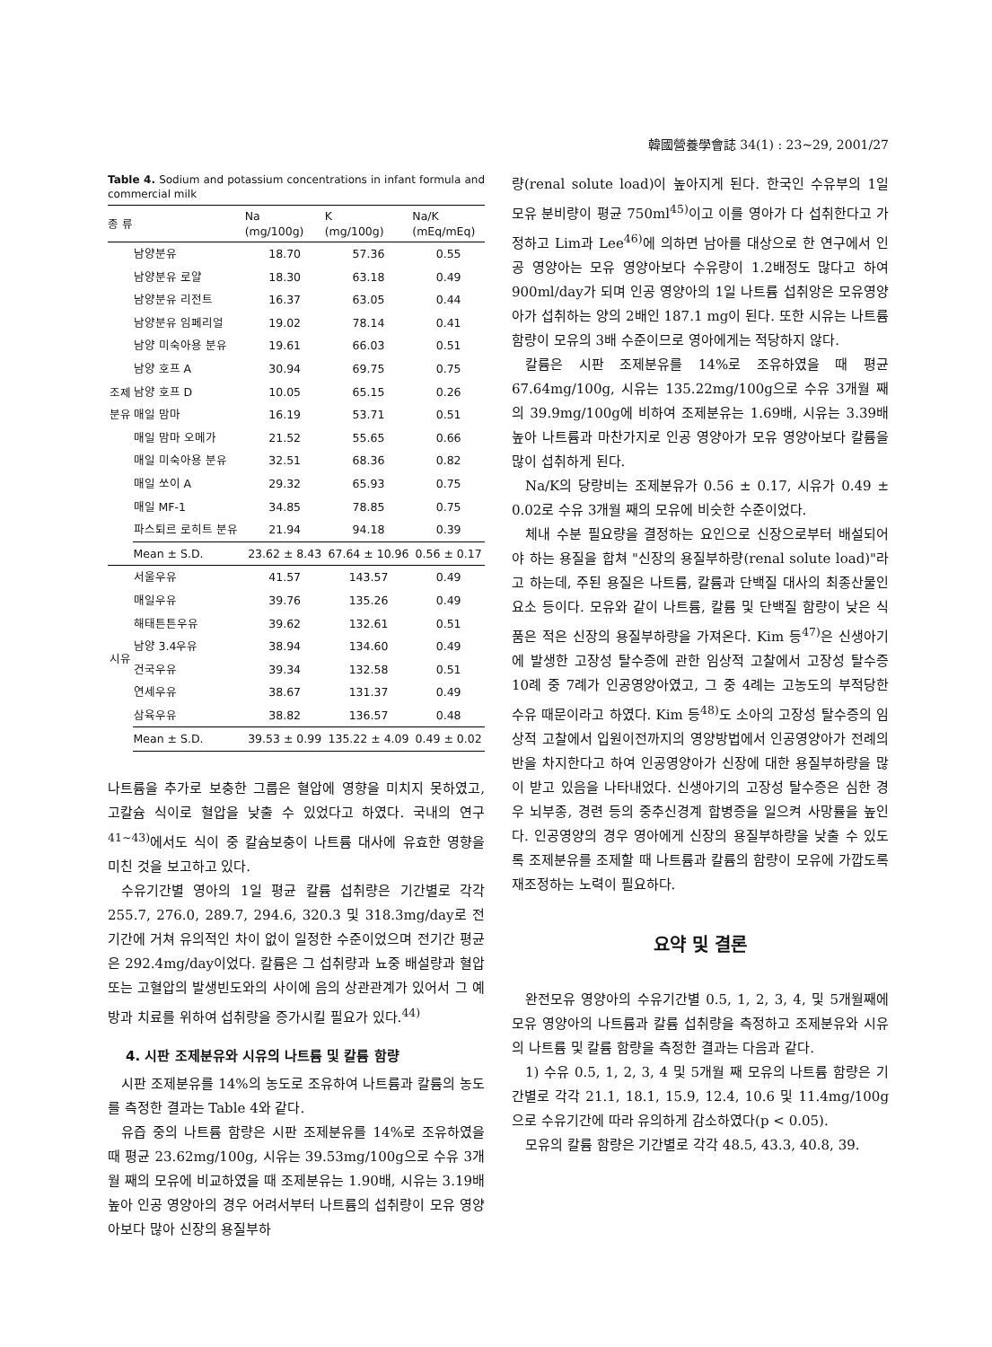韓國營養學會誌 34(1) : 23~29, 2001/27
Table 4. Sodium and potassium concentrations in infant formula and commercial milk
| 종 류 | | Na (mg/100g) | K (mg/100g) | Na/K (mEq/mEq) |
| --- | --- | --- | --- | --- |
| 조제 분유 | 남양분유 | 18.70 | 57.36 | 0.55 |
| | 남양분유 로얄 | 18.30 | 63.18 | 0.49 |
| | 남양분유 리전트 | 16.37 | 63.05 | 0.44 |
| | 남양분유 임페리얼 | 19.02 | 78.14 | 0.41 |
| | 남양 미숙아용 분유 | 19.61 | 66.03 | 0.51 |
| | 남양 호프 A | 30.94 | 69.75 | 0.75 |
| | 남양 호프 D | 10.05 | 65.15 | 0.26 |
| | 매일 맘마 | 16.19 | 53.71 | 0.51 |
| | 매일 맘마 오메가 | 21.52 | 55.65 | 0.66 |
| | 매일 미숙아용 분유 | 32.51 | 68.36 | 0.82 |
| | 매일 쏘이 A | 29.32 | 65.93 | 0.75 |
| | 매일 MF-1 | 34.85 | 78.85 | 0.75 |
| | 파스퇴르 로히트 분유 | 21.94 | 94.18 | 0.39 |
| | Mean ± S.D. | 23.62 ± 8.43 | 67.64 ± 10.96 | 0.56 ± 0.17 |
| 시유 | 서울우유 | 41.57 | 143.57 | 0.49 |
| | 매일우유 | 39.76 | 135.26 | 0.49 |
| | 해태튼튼우유 | 39.62 | 132.61 | 0.51 |
| | 남양 3.4우유 | 38.94 | 134.60 | 0.49 |
| | 건국우유 | 39.34 | 132.58 | 0.51 |
| | 연세우유 | 38.67 | 131.37 | 0.49 |
| | 삼육우유 | 38.82 | 136.57 | 0.48 |
| | Mean ± S.D. | 39.53 ± 0.99 | 135.22 ± 4.09 | 0.49 ± 0.02 |
나트륨을 추가로 보충한 그룹은 혈압에 영향을 미치지 못하였고, 고칼슘 식이로 혈압을 낮출 수 있었다고 하였다. 국내의 연구<sup>41~43)</sup>에서도 식이 중 칼슘보충이 나트륨 대사에 유효한 영향을 미친 것을 보고하고 있다.
수유기간별 영아의 1일 평균 칼륨 섭취량은 기간별로 각각 255.7, 276.0, 289.7, 294.6, 320.3 및 318.3mg/day로 전기간에 거쳐 유의적인 차이 없이 일정한 수준이었으며 전기간 평균은 292.4mg/day이었다. 칼륨은 그 섭취량과 뇨중 배설량과 혈압 또는 고혈압의 발생빈도와의 사이에 음의 상관관계가 있어서 그 예방과 치료를 위하여 섭취량을 증가시킬 필요가 있다.<sup>44)</sup>
4. 시판 조제분유와 시유의 나트륨 및 칼륨 함량
시판 조제분유를 14%의 농도로 조유하여 나트륨과 칼륨의 농도를 측정한 결과는 Table 4와 같다.
유즙 중의 나트륨 함량은 시판 조제분유를 14%로 조유하였을 때 평균 23.62mg/100g, 시유는 39.53mg/100g으로 수유 3개월 째의 모유에 비교하였을 때 조제분유는 1.90배, 시유는 3.19배 높아 인공 영양아의 경우 어려서부터 나트륨의 섭취량이 모유 영양아보다 많아 신장의 용질부하
량(renal solute load)이 높아지게 된다. 한국인 수유부의 1일 모유 분비량이 평균 750ml<sup>45)</sup>이고 이를 영아가 다 섭취한다고 가정하고 Lim과 Lee<sup>46)</sup>에 의하면 남아를 대상으로 한 연구에서 인공 영양아는 모유 영양아보다 수유량이 1.2배정도 많다고 하여 900ml/day가 되며 인공 영양아의 1일 나트륨 섭취앙은 모유영양아가 섭취하는 양의 2배인 187.1 mg이 된다. 또한 시유는 나트륨 함량이 모유의 3배 수준이므로 영아에게는 적당하지 않다.
칼륨은 시판 조제분유를 14%로 조유하였을 때 평균 67.64mg/100g, 시유는 135.22mg/100g으로 수유 3개월 째의 39.9mg/100g에 비하여 조제분유는 1.69배, 시유는 3.39배 높아 나트륨과 마찬가지로 인공 영양아가 모유 영양아보다 칼륨을 많이 섭취하게 된다.
Na/K의 당량비는 조제분유가 0.56 ± 0.17, 시유가 0.49 ± 0.02로 수유 3개월 째의 모유에 비슷한 수준이었다.
체내 수분 필요량을 결정하는 요인으로 신장으로부터 배설되어야 하는 용질을 합쳐 "신장의 용질부하량(renal solute load)"라고 하는데, 주된 용질은 나트륨, 칼륨과 단백질 대사의 최종산물인 요소 등이다. 모유와 같이 나트륨, 칼륨 및 단백질 함량이 낮은 식품은 적은 신장의 용질부하량을 가져온다. Kim 등<sup>47)</sup>은 신생아기에 발생한 고장성 탈수증에 관한 임상적 고찰에서 고장성 탈수증 10례 중 7례가 인공영양아였고, 그 중 4례는 고농도의 부적당한 수유 때문이라고 하였다. Kim 등<sup>48)</sup>도 소아의 고장성 탈수증의 임상적 고찰에서 입원이전까지의 영양방법에서 인공영양아가 전례의 반을 차지한다고 하여 인공영양아가 신장에 대한 용질부하량을 많이 받고 있음을 나타내었다. 신생아기의 고장성 탈수증은 심한 경우 뇌부종, 경련 등의 중추신경계 합병증을 일으켜 사망률을 높인다. 인공영양의 경우 영아에게 신장의 용질부하량을 낮출 수 있도록 조제분유를 조제할 때 나트륨과 칼륨의 함량이 모유에 가깝도록 재조정하는 노력이 필요하다.
요약 및 결론
완전모유 영양아의 수유기간별 0.5, 1, 2, 3, 4, 및 5개월째에 모유 영양아의 나트륨과 칼륨 섭취량을 측정하고 조제분유와 시유의 나트륨 및 칼륨 함량을 측정한 결과는 다음과 같다.
1) 수유 0.5, 1, 2, 3, 4 및 5개월 째 모유의 나트륨 함량은 기간별로 각각 21.1, 18.1, 15.9, 12.4, 10.6 및 11.4mg/100g으로 수유기간에 따라 유의하게 감소하였다(p < 0.05).
모유의 칼륨 함량은 기간별로 각각 48.5, 43.3, 40.8, 39.